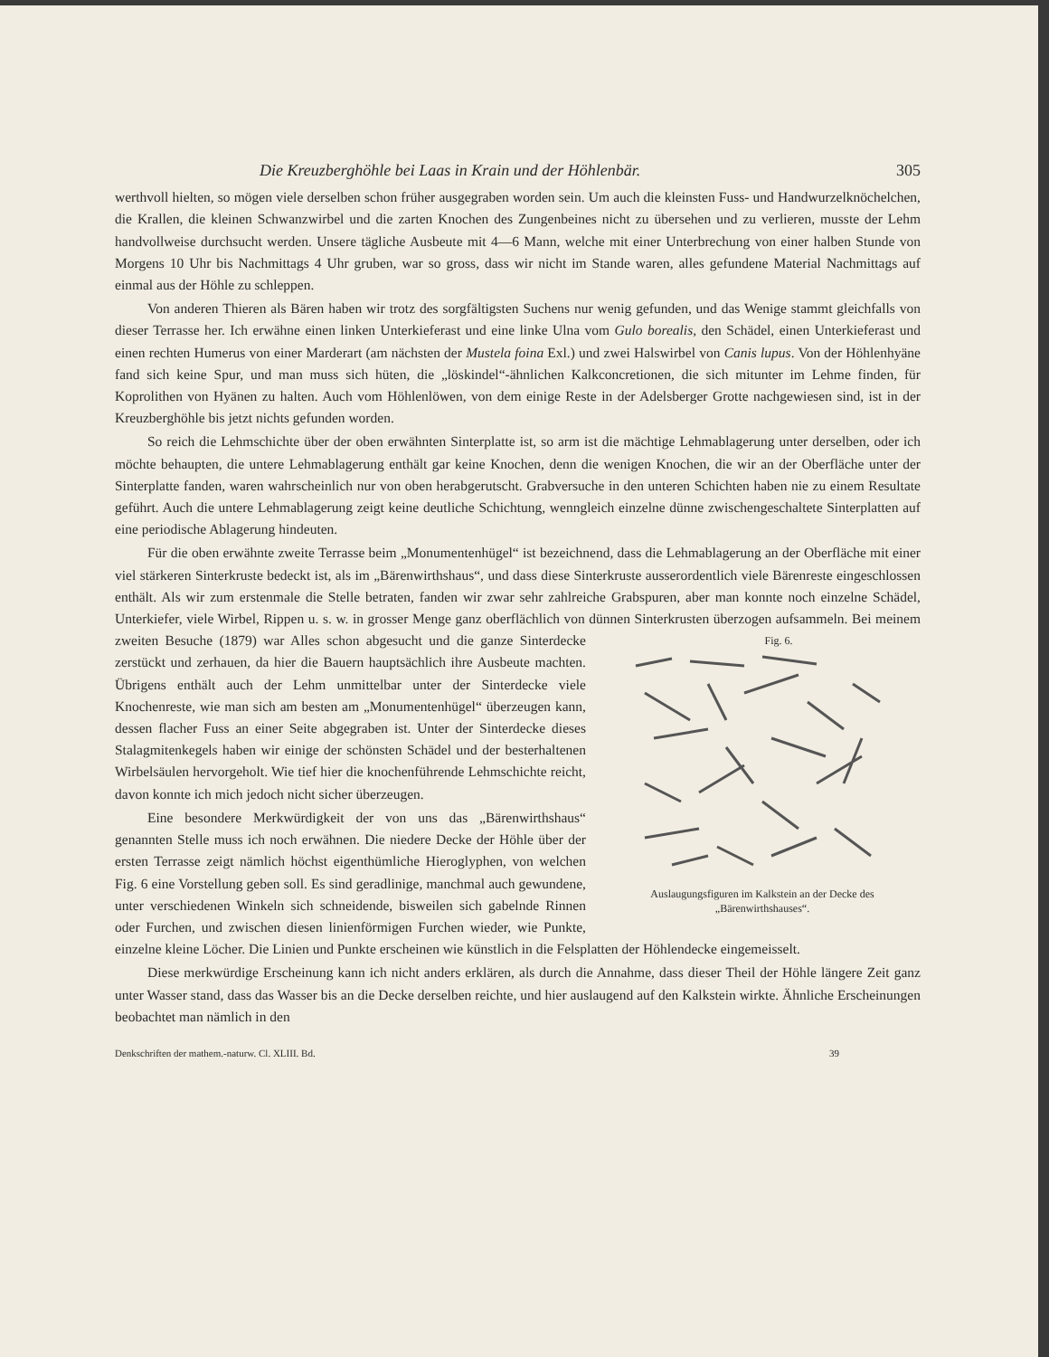Die Kreuzberghöhle bei Laas in Krain und der Höhlenbär. 305
werthvoll hielten, so mögen viele derselben schon früher ausgegraben worden sein. Um auch die kleinsten Fuss- und Handwurzelknöchelchen, die Krallen, die kleinen Schwanzwirbel und die zarten Knochen des Zungenbeines nicht zu übersehen und zu verlieren, musste der Lehm handvollweise durchsucht werden. Unsere tägliche Ausbeute mit 4—6 Mann, welche mit einer Unterbrechung von einer halben Stunde von Morgens 10 Uhr bis Nachmittags 4 Uhr gruben, war so gross, dass wir nicht im Stande waren, alles gefundene Material Nachmittags auf einmal aus der Höhle zu schleppen.
Von anderen Thieren als Bären haben wir trotz des sorgfältigsten Suchens nur wenig gefunden, und das Wenige stammt gleichfalls von dieser Terrasse her. Ich erwähne einen linken Unterkieferast und eine linke Ulna vom Gulo borealis, den Schädel, einen Unterkieferast und einen rechten Humerus von einer Marderart (am nächsten der Mustela foina Exl.) und zwei Halswirbel von Canis lupus. Von der Höhlenhyäne fand sich keine Spur, und man muss sich hüten, die „löskindel“-ähnlichen Kalkconcretionen, die sich mitunter im Lehme finden, für Koprolithen von Hyänen zu halten. Auch vom Höhlenlöwen, von dem einige Reste in der Adelsberger Grotte nachgewiesen sind, ist in der Kreuzberghöhle bis jetzt nichts gefunden worden.
So reich die Lehmschichte über der oben erwähnten Sinterplatte ist, so arm ist die mächtige Lehmablagerung unter derselben, oder ich möchte behaupten, die untere Lehmablagerung enthält gar keine Knochen, denn die wenigen Knochen, die wir an der Oberfläche unter der Sinterplatte fanden, waren wahrscheinlich nur von oben herabgerutscht. Grabversuche in den unteren Schichten haben nie zu einem Resultate geführt. Auch die untere Lehmablagerung zeigt keine deutliche Schichtung, wenngleich einzelne dünne zwischengeschaltete Sinterplatten auf eine periodische Ablagerung hindeuten.
Für die oben erwähnte zweite Terrasse beim „Monumentenhügel“ ist bezeichnend, dass die Lehmablagerung an der Oberfläche mit einer viel stärkeren Sinterkruste bedeckt ist, als im „Bärenwirthshaus“, und dass diese Sinterkruste ausserordentlich viele Bärenreste eingeschlossen enthält. Als wir zum erstenmale die Stelle betraten, fanden wir zwar sehr zahlreiche Grabspuren, aber man konnte noch einzelne Schädel, Unterkiefer, viele Wirbel, Rippen u. s. w. in grosser Menge ganz oberflächlich von dünnen Sinterkrusten überzogen aufsammeln. Fig. 6.
Auslaugungsfiguren im Kalkstein an der Decke des „Bärenwirthshauses“. Bei meinem zweiten Besuche (1879) war Alles schon abgesucht und die ganze Sinterdecke zerstückt und zerhauen, da hier die Bauern hauptsächlich ihre Ausbeute machten. Übrigens enthält auch der Lehm unmittelbar unter der Sinterdecke viele Knochenreste, wie man sich am besten am „Monumentenhügel“ überzeugen kann, dessen flacher Fuss an einer Seite abgegraben ist. Unter der Sinterdecke dieses Stalagmitenkegels haben wir einige der schönsten Schädel und der besterhaltenen Wirbelsäulen hervorgeholt. Wie tief hier die knochenführende Lehmschichte reicht, davon konnte ich mich jedoch nicht sicher überzeugen.
Eine besondere Merkwürdigkeit der von uns das „Bärenwirthshaus“ genannten Stelle muss ich noch erwähnen. Die niedere Decke der Höhle über der ersten Terrasse zeigt nämlich höchst eigenthümliche Hieroglyphen, von welchen Fig. 6 eine Vorstellung geben soll. Es sind geradlinige, manchmal auch gewundene, unter verschiedenen Winkeln sich schneidende, bisweilen sich gabelnde Rinnen oder Furchen, und zwischen diesen linienförmigen Furchen wieder, wie Punkte, einzelne kleine Löcher. Die Linien und Punkte erscheinen wie künstlich in die Felsplatten der Höhlendecke eingemeisselt.
Diese merkwürdige Erscheinung kann ich nicht anders erklären, als durch die Annahme, dass dieser Theil der Höhle längere Zeit ganz unter Wasser stand, dass das Wasser bis an die Decke derselben reichte, und hier auslaugend auf den Kalkstein wirkte. Ähnliche Erscheinungen beobachtet man nämlich in den
Denkschriften der mathem.-naturw. Cl. XLIII. Bd. 39